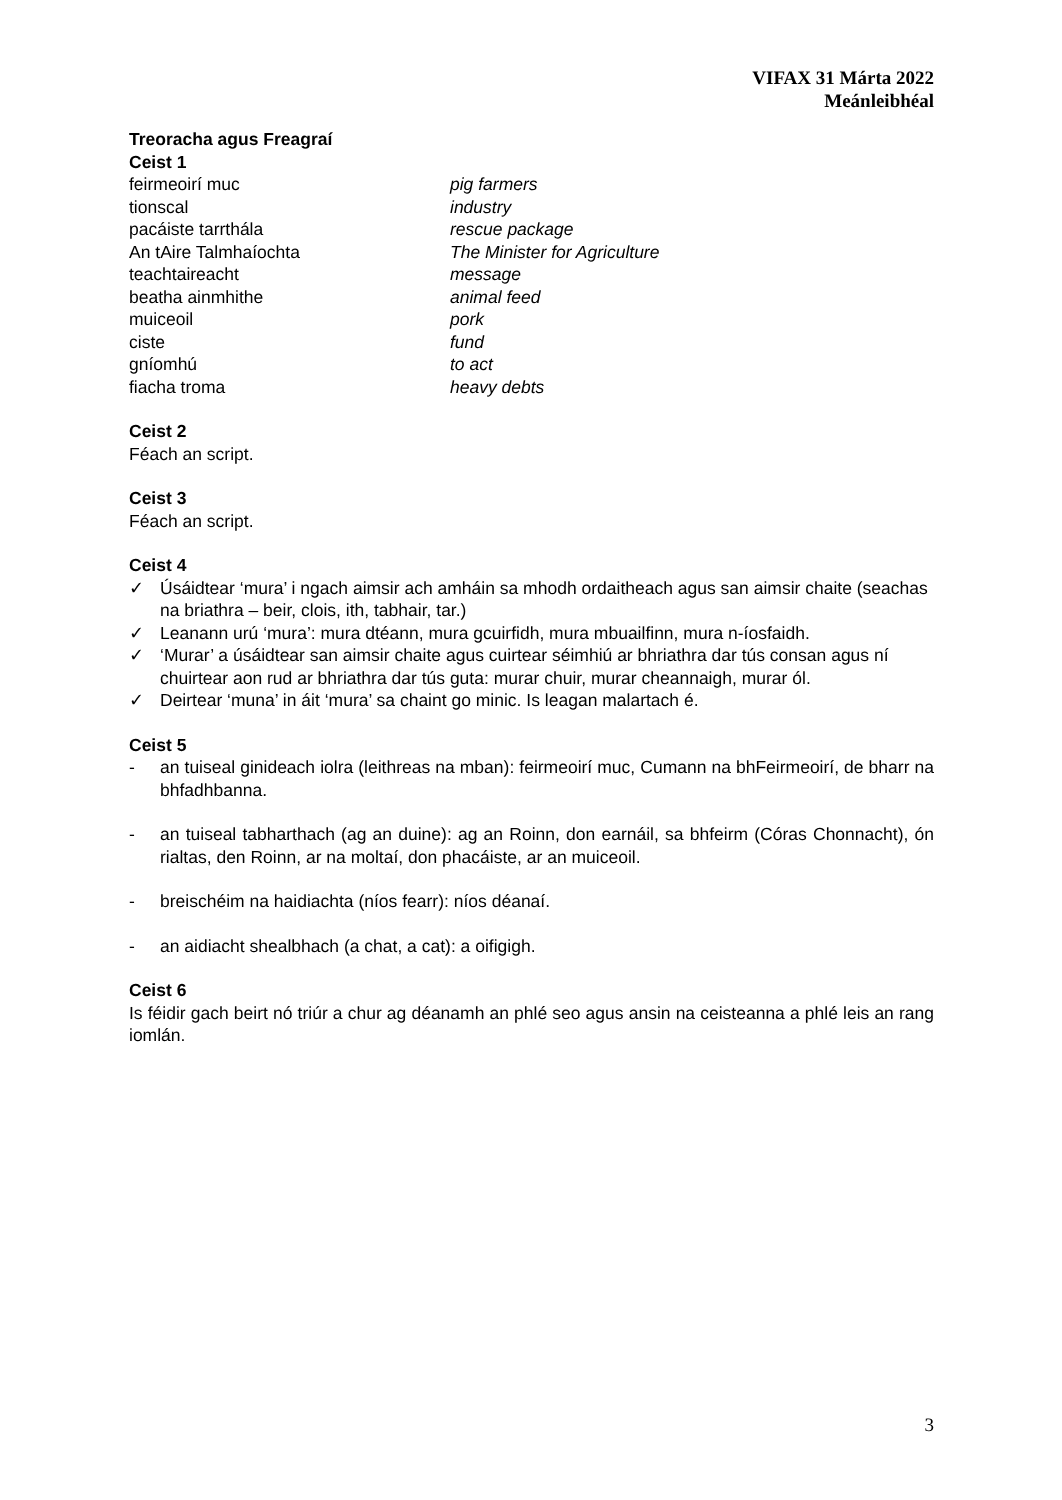VIFAX 31 Márta 2022
Meánleibhéal
Treoracha agus Freagraí
Ceist 1
| feirmeoirí muc | pig farmers |
| tionscal | industry |
| pacáiste tarrthála | rescue package |
| An tAire Talmhaíochta | The Minister for Agriculture |
| teachtaireacht | message |
| beatha ainmhithe | animal feed |
| muiceoil | pork |
| ciste | fund |
| gníomhú | to act |
| fiacha troma | heavy debts |
Ceist 2
Féach an script.
Ceist 3
Féach an script.
Ceist 4
✓ Úsáidtear ‘mura’ i ngach aimsir ach amháin sa mhodh ordaitheach agus san aimsir chaite (seachas na briathra – beir, clois, ith, tabhair, tar.)
✓ Leanann urú ‘mura’: mura dtéann, mura gcuirfidh, mura mbuailfinn, mura n-íosfaidh.
✓ ‘Murar’ a úsáidtear san aimsir chaite agus cuirtear séimhiú ar bhriathra dar tús consan agus ní chuirtear aon rud ar bhriathra dar tús guta: murar chuir, murar cheannaigh, murar ól.
✓ Deirtear ‘muna’ in áit ‘mura’ sa chaint go minic. Is leagan malartach é.
Ceist 5
- an tuiseal ginideach iolra (leithreas na mban): feirmeoirí muc, Cumann na bhFeirmeoirí, de bharr na bhfadhbanna.
- an tuiseal tabharthach (ag an duine): ag an Roinn, don earnáil, sa bhfeirm (Córas Chonnacht), ón rialtas, den Roinn, ar na moltaí, don phacáiste, ar an muiceoil.
- breischéim na haidiachta (níos fearr): níos déanaí.
- an aidiacht shealbhach (a chat, a cat): a oifigigh.
Ceist 6
Is féidir gach beirt nó triúr a chur ag déanamh an phlé seo agus ansin na ceisteanna a phlé leis an rang iomlán.
3